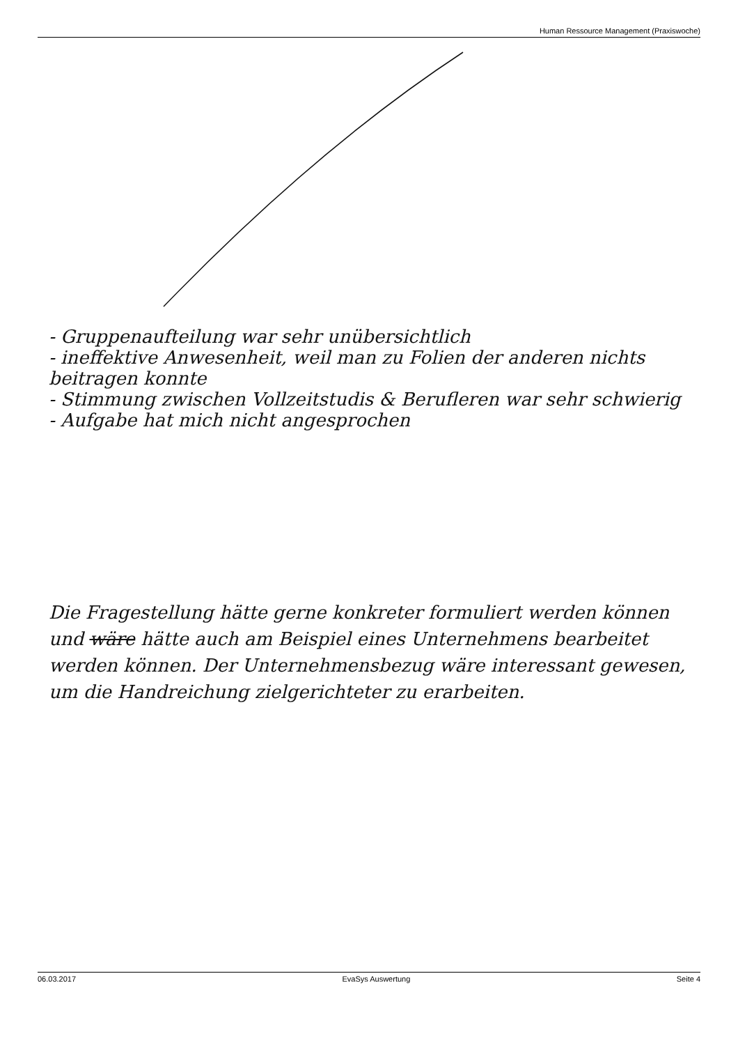Human Ressource Management (Praxiswoche)
- Gruppenaufteilung war sehr unübersichtlich
- ineffektive Anwesenheit, weil man zu Folien der anderen nichts beitragen konnte
- Stimmung zwischen Vollzeitstudis & Berufleren war sehr schwierig
- Aufgabe hat mich nicht angesprochen
Die Fragestellung hätte gerne konkreter formuliert werden können und wäre hätte auch am Beispiel eines Unternehmens bearbeitet werden können. Der Unternehmensbezug wäre interessant gewesen, um die Handreichung zielgerichteter zu erarbeiten.
06.03.2017 EvaSys Auswertung Seite 4